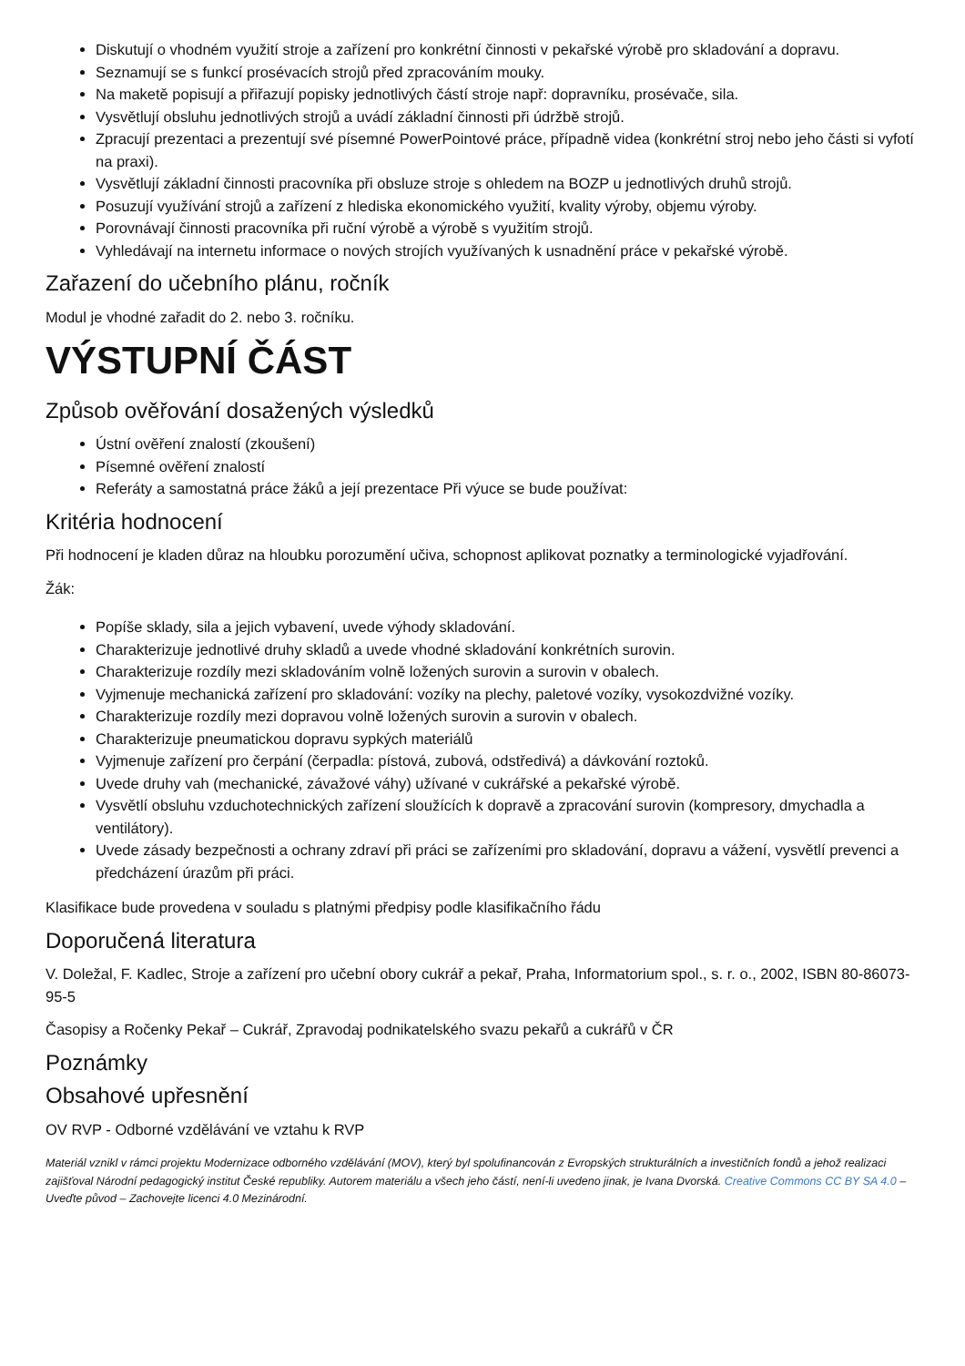Diskutují o vhodném využití stroje a zařízení pro konkrétní činnosti v pekařské výrobě pro skladování a dopravu.
Seznamují se s funkcí prosévacích strojů před zpracováním mouky.
Na maketě popisují a přiřazují popisky jednotlivých částí stroje např: dopravníku, prosévače, sila.
Vysvětlují obsluhu jednotlivých strojů a uvádí základní činnosti při údržbě strojů.
Zpracují prezentaci a prezentují své písemné PowerPointové práce, případně videa (konkrétní stroj nebo jeho části si vyfotí na praxi).
Vysvětlují základní činnosti pracovníka při obsluze stroje s ohledem na BOZP u jednotlivých druhů strojů.
Posuzují využívání strojů a zařízení z hlediska ekonomického využití, kvality výroby, objemu výroby.
Porovnávají činnosti pracovníka při ruční výrobě a výrobě s využitím strojů.
Vyhledávají na internetu informace o nových strojích využívaných k usnadnění práce v pekařské výrobě.
Zařazení do učebního plánu, ročník
Modul je vhodné zařadit do 2. nebo 3. ročníku.
VÝSTUPNÍ ČÁST
Způsob ověřování dosažených výsledků
Ústní ověření znalostí (zkoušení)
Písemné ověření znalostí
Referáty a samostatná práce žáků a její prezentace Při výuce se bude používat:
Kritéria hodnocení
Při hodnocení je kladen důraz na hloubku porozumění učiva, schopnost aplikovat poznatky a terminologické vyjadřování.
Žák:
Popíše sklady, sila a jejich vybavení, uvede výhody skladování.
Charakterizuje jednotlivé druhy skladů a uvede vhodné skladování konkrétních surovin.
Charakterizuje rozdíly mezi skladováním volně ložených surovin a surovin v obalech.
Vyjmenuje mechanická zařízení pro skladování: vozíky na plechy, paletové vozíky, vysokozdvižné vozíky.
Charakterizuje rozdíly mezi dopravou volně ložených surovin a surovin v obalech.
Charakterizuje pneumatickou dopravu sypkých materiálů
Vyjmenuje zařízení pro čerpání (čerpadla: pístová, zubová, odstředivá) a dávkování roztoků.
Uvede druhy vah (mechanické, závažové váhy) užívané v cukrářské a pekařské výrobě.
Vysvětlí obsluhu vzduchotechnických zařízení sloužících k dopravě a zpracování surovin (kompresory, dmychadla a ventilátory).
Uvede zásady bezpečnosti a ochrany zdraví při práci se zařízeními pro skladování, dopravu a vážení, vysvětlí prevenci a předcházení úrazům při práci.
Klasifikace bude provedena v souladu s platnými předpisy podle klasifikačního řádu
Doporučená literatura
V. Doležal, F. Kadlec, Stroje a zařízení pro učební obory cukrář a pekař, Praha, Informatorium spol., s. r. o., 2002, ISBN 80-86073-95-5
Časopisy a Ročenky Pekař – Cukrář, Zpravodaj podnikatelského svazu pekařů a cukrářů v ČR
Poznámky
Obsahové upřesnění
OV RVP - Odborné vzdělávání ve vztahu k RVP
Materiál vznikl v rámci projektu Modernizace odborného vzdělávání (MOV), který byl spolufinancován z Evropských strukturálních a investičních fondů a jehož realizaci zajišťoval Národní pedagogický institut České republiky. Autorem materiálu a všech jeho částí, není-li uvedeno jinak, je Ivana Dvorská. Creative Commons CC BY SA 4.0 – Uveďte původ – Zachovejte licenci 4.0 Mezinárodní.